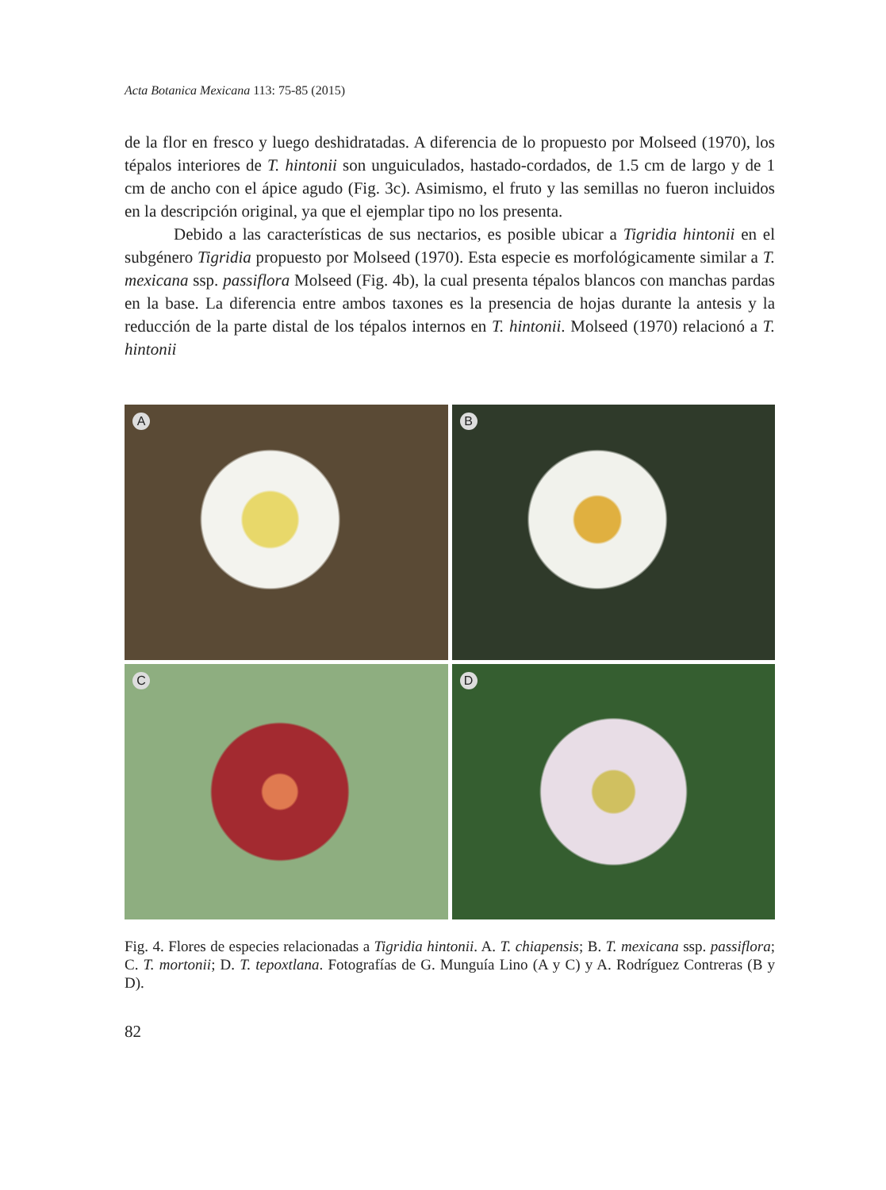Acta Botanica Mexicana 113: 75-85 (2015)
de la flor en fresco y luego deshidratadas. A diferencia de lo propuesto por Molseed (1970), los tépalos interiores de T. hintonii son unguiculados, hastado-cordados, de 1.5 cm de largo y de 1 cm de ancho con el ápice agudo (Fig. 3c). Asimismo, el fruto y las semillas no fueron incluidos en la descripción original, ya que el ejemplar tipo no los presenta.
Debido a las características de sus nectarios, es posible ubicar a Tigridia hintonii en el subgénero Tigridia propuesto por Molseed (1970). Esta especie es morfológicamente similar a T. mexicana ssp. passiflora Molseed (Fig. 4b), la cual presenta tépalos blancos con manchas pardas en la base. La diferencia entre ambos taxones es la presencia de hojas durante la antesis y la reducción de la parte distal de los tépalos internos en T. hintonii. Molseed (1970) relacionó a T. hintonii
A
B
C
D
Fig. 4. Flores de especies relacionadas a Tigridia hintonii. A. T. chiapensis; B. T. mexicana ssp. passiflora; C. T. mortonii; D. T. tepoxtlana. Fotografías de G. Munguía Lino (A y C) y A. Rodríguez Contreras (B y D).
82